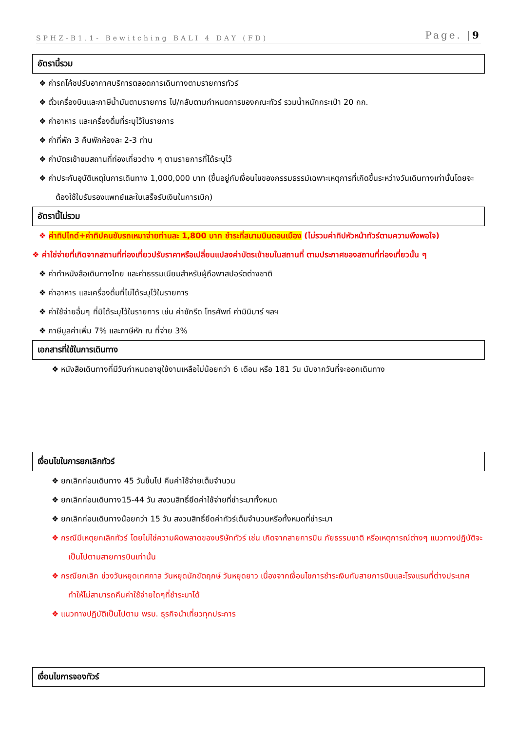SPHZ-B1.1- Bewitching BALI 4 DAY (FD) Page. |9
อัตรานี้รวม
❖ ค่ารถโค้ชปรับอากาศบริการตลอดการเดินทางตามรายการทัวร์
❖ ตั๋วเครื่องบินและภาษีน้ำมันตามรายการ ไป/กลับตามกำหนดการของคณะทัวร์ รวมน้ำหนักกระเป๋า 20 กก.
❖ ค่าอาหาร และเครื่องดื่มที่ระบุไว้ในรายการ
❖ ค่าที่พัก 3 คืนพักห้องละ 2-3 ท่าน
❖ ค่าบัตรเข้าชมสถานที่ท่องเที่ยวต่าง ๆ ตามรายการที่ได้ระบุไว้
❖ ค่าประกันอุบัติเหตุในการเดินทาง 1,000,000 บาท (ขึ้นอยู่กับเงื่อนไขของกรรมธรรม์เฉพาะเหตุการที่เกิดขึ้นระหว่างวันเดินทางเท่านั้นโดยจะต้องใช้ใบรับรองแพทย์และใบเสร็จรับเงินในการเบิก)
อัตรานี้ไม่รวม
❖ ค่าทิปไกด์+ค่าทิปคนขับรถเหมาจ่ายท่านละ 1,800 บาท ชำระที่สนามบินดอนเมือง (ไม่รวมค่าทิปหัวหน้าทัวร์ตามความพึงพอใจ)
❖ ค่าใช่จ่ายที่เกิดจากสถานที่ท่องเที่ยวปรับราคาหรือเปลี่ยนแปลงค่าบัตรเข้าชมในสถานที่ ตามประกาศของสถานที่ท่องเที่ยวนั้น ๆ
❖ ค่าทำหนังสือเดินทางไทย และค่าธรรมเนียมสำหรับผู้ถือพาสปอร์ตต่างชาติ
❖ ค่าอาหาร และเครื่องดื่มที่ไม่ได้ระบุไว้ในรายการ
❖ ค่าใช้จ่ายอื่นๆ ที่มิได้ระบุไว้ในรายการ เช่น ค่าซักรีด โทรศัพท์ ค่ามินิบาร์ ฯลฯ
❖ ภาษีมูลค่าเพิ่ม 7% และภาษีหัก ณ ที่จ่าย 3%
เอกสารที่ใช้ในการเดินทาง
❖ หนังสือเดินทางที่มีวันกำหนดอายุใช้งานเหลือไม่น้อยกว่า 6 เดือน หรือ 181 วัน นับจากวันที่จะออกเดินทาง
เงื่อนไขในการยกเลิกทัวร์
❖ ยกเลิกก่อนเดินทาง 45 วันขึ้นไป คืนค่าใช้จ่ายเต็มจำนวน
❖ ยกเลิกก่อนเดินทาง15-44 วัน สงวนสิทธิ์ยึดค่าใช้จ่ายที่ชำระมาทั้งหมด
❖ ยกเลิกก่อนเดินทางน้อยกว่า 15 วัน สงวนสิทธิ์ยึดค่าทัวร์เต็มจำนวนหรือทั้งหมดที่ชำระมา
❖ กรณีมีเหตุยกเลิกทัวร์ โดยไม่ใช่ความผิดพลาดของบริษัททัวร์ เช่น เกิดจากสายการบิน ภัยธรรมชาติ หรือเหตุการณ์ต่างๆ แนวทางปฏิบัติจะเป็นไปตามสายการบินเท่านั้น
❖ กรณียกเลิก ช่วงวันหยุดเทศกาล วันหยุดนักขัตฤกษ์ วันหยุดยาว เนื่องจากเงื่อนไขการชำระเงินกับสายการบินและโรงแรมที่ต่างประเทศ ทำให้ไม่สามารถคืนค่าใช้จ่ายใดๆที่ชำระมาได้
❖ แนวทางปฏิบัติเป็นไปตาม พรบ. ธุรกิจนำเที่ยวทุกประการ
เงื่อนไขการจองทัวร์